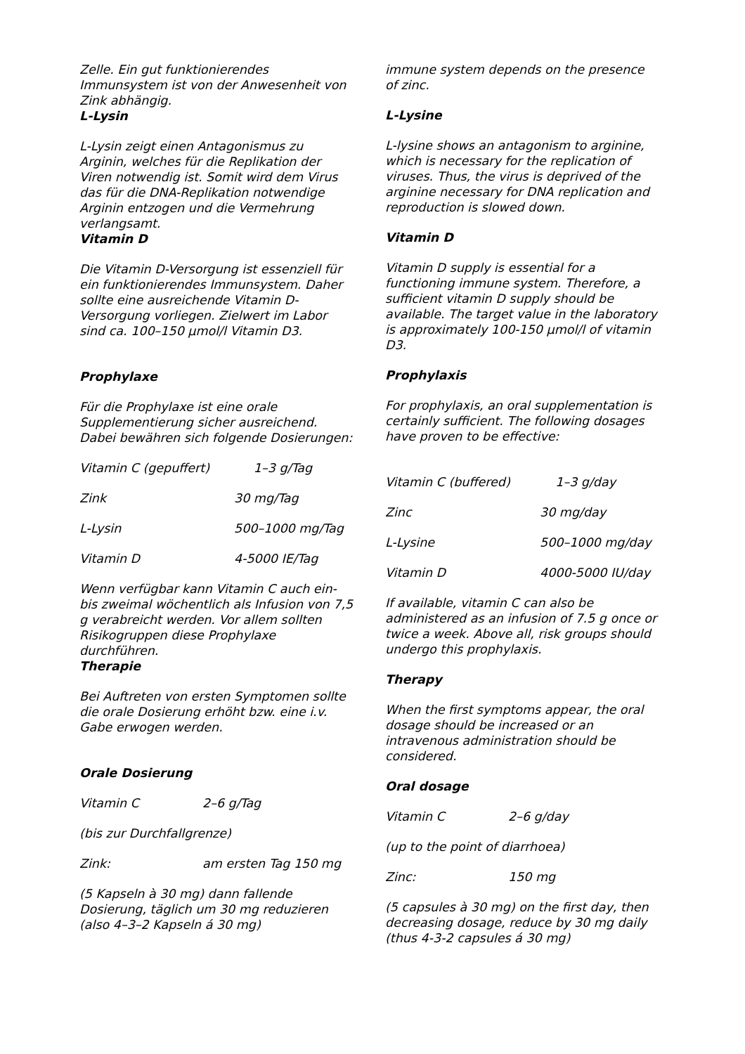Zelle. Ein gut funktionierendes Immunsystem ist von der Anwesenheit von Zink abhängig.
L-Lysin
L-Lysin zeigt einen Antagonismus zu Arginin, welches für die Replikation der Viren notwendig ist. Somit wird dem Virus das für die DNA-Replikation notwendige Arginin entzogen und die Vermehrung verlangsamt.
Vitamin D
Die Vitamin D-Versorgung ist essenziell für ein funktionierendes Immunsystem. Daher sollte eine ausreichende Vitamin D-Versorgung vorliegen. Zielwert im Labor sind ca. 100–150 µmol/l Vitamin D3.
Prophylaxe
Für die Prophylaxe ist eine orale Supplementierung sicher ausreichend. Dabei bewähren sich folgende Dosierungen:
| Vitamin C (gepuffert) | 1–3 g/Tag |
| Zink | 30 mg/Tag |
| L-Lysin | 500–1000 mg/Tag |
| Vitamin D | 4-5000 IE/Tag |
Wenn verfügbar kann Vitamin C auch ein- bis zweimal wöchentlich als Infusion von 7,5 g verabreicht werden. Vor allem sollten Risikogruppen diese Prophylaxe durchführen.
Therapie
Bei Auftreten von ersten Symptomen sollte die orale Dosierung erhöht bzw. eine i.v. Gabe erwogen werden.
Orale Dosierung
| Vitamin C | 2–6 g/Tag |
| (bis zur Durchfallgrenze) | |
| Zink: | am ersten Tag 150 mg |
(5 Kapseln à 30 mg) dann fallende Dosierung, täglich um 30 mg reduzieren (also 4–3–2 Kapseln á 30 mg)
immune system depends on the presence of zinc.
L-Lysine
L-lysine shows an antagonism to arginine, which is necessary for the replication of viruses. Thus, the virus is deprived of the arginine necessary for DNA replication and reproduction is slowed down.
Vitamin D
Vitamin D supply is essential for a functioning immune system. Therefore, a sufficient vitamin D supply should be available. The target value in the laboratory is approximately 100-150 µmol/l of vitamin D3.
Prophylaxis
For prophylaxis, an oral supplementation is certainly sufficient. The following dosages have proven to be effective:
| Vitamin C (buffered) | 1–3 g/day |
| Zinc | 30 mg/day |
| L-Lysine | 500–1000 mg/day |
| Vitamin D | 4000-5000 IU/day |
If available, vitamin C can also be administered as an infusion of 7.5 g once or twice a week. Above all, risk groups should undergo this prophylaxis.
Therapy
When the first symptoms appear, the oral dosage should be increased or an intravenous administration should be considered.
Oral dosage
| Vitamin C | 2–6 g/day |
| (up to the point of diarrhoea) | |
| Zinc: | 150 mg |
(5 capsules à 30 mg) on the first day, then decreasing dosage, reduce by 30 mg daily (thus 4-3-2 capsules á 30 mg)